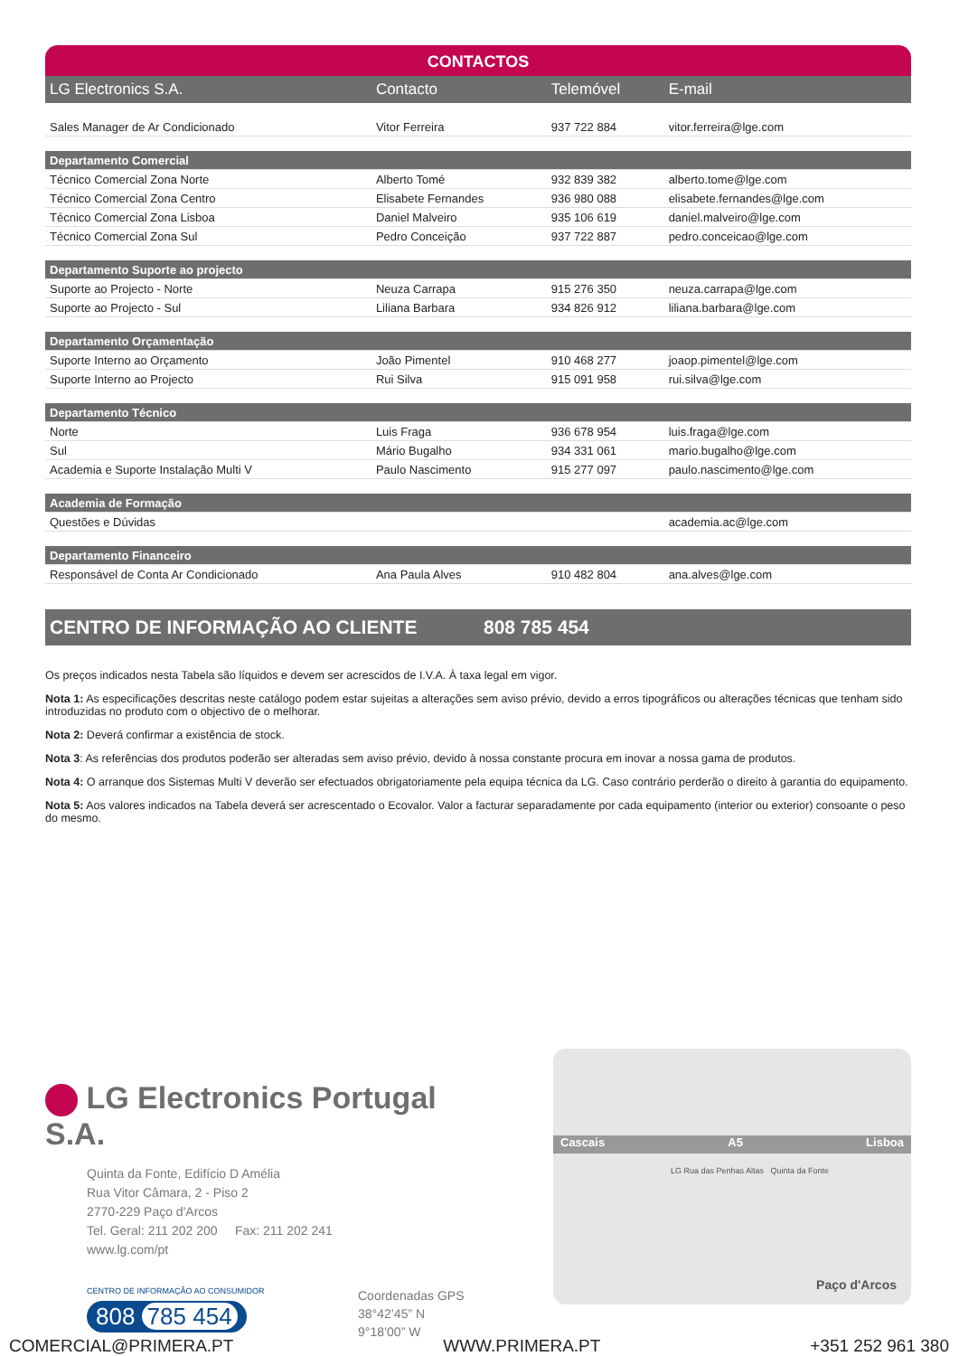CONTACTOS
| LG Electronics S.A. | Contacto | Telemóvel | E-mail |
| --- | --- | --- | --- |
| Sales Manager de Ar Condicionado | Vitor Ferreira | 937 722 884 | vitor.ferreira@lge.com |
| Departamento Comercial | | | |
| Técnico Comercial Zona Norte | Alberto Tomé | 932 839 382 | alberto.tome@lge.com |
| Técnico Comercial Zona Centro | Elisabete Fernandes | 936 980 088 | elisabete.fernandes@lge.com |
| Técnico Comercial Zona Lisboa | Daniel Malveiro | 935 106 619 | daniel.malveiro@lge.com |
| Técnico Comercial Zona Sul | Pedro Conceição | 937 722 887 | pedro.conceicao@lge.com |
| Departamento Suporte ao projecto | | | |
| Suporte ao Projecto - Norte | Neuza Carrapa | 915 276 350 | neuza.carrapa@lge.com |
| Suporte ao Projecto - Sul | Liliana Barbara | 934 826 912 | liliana.barbara@lge.com |
| Departamento Orçamentação | | | |
| Suporte Interno ao Orçamento | João Pimentel | 910 468 277 | joaop.pimentel@lge.com |
| Suporte Interno ao Projecto | Rui Silva | 915 091 958 | rui.silva@lge.com |
| Departamento Técnico | | | |
| Norte | Luis Fraga | 936 678 954 | luis.fraga@lge.com |
| Sul | Mário Bugalho | 934 331 061 | mario.bugalho@lge.com |
| Academia e Suporte Instalação Multi V | Paulo Nascimento | 915 277 097 | paulo.nascimento@lge.com |
| Academia de Formação | | | |
| Questões e Dúvidas | | | academia.ac@lge.com |
| Departamento Financeiro | | | |
| Responsável de Conta Ar Condicionado | Ana Paula Alves | 910 482 804 | ana.alves@lge.com |
CENTRO DE INFORMAÇÃO AO CLIENTE 808 785 454
Os preços indicados nesta Tabela são líquidos e devem ser acrescidos de I.V.A. À taxa legal em vigor.
Nota 1: As especificações descritas neste catálogo podem estar sujeitas a alterações sem aviso prévio, devido a erros tipográficos ou alterações técnicas que tenham sido introduzidas no produto com o objectivo de o melhorar.
Nota 2: Deverá confirmar a existência de stock.
Nota 3: As referências dos produtos poderão ser alteradas sem aviso prévio, devido à nossa constante procura em inovar a nossa gama de produtos.
Nota 4: O arranque dos Sistemas Multi V deverão ser efectuados obrigatoriamente pela equipa técnica da LG. Caso contrário perderão o direito à garantia do equipamento.
Nota 5: Aos valores indicados na Tabela deverá ser acrescentado o Ecovalor. Valor a facturar separadamente por cada equipamento (interior ou exterior) consoante o peso do mesmo.
LG Electronics Portugal S.A.
Quinta da Fonte, Edifício D Amélia
Rua Vitor Câmara, 2 - Piso 2
2770-229 Paço d'Arcos
Tel. Geral: 211 202 200 Fax: 211 202 241
www.lg.com/pt
CENTRO DE INFORMAÇÃO AO CONSUMIDOR
808 785 454
Coordenadas GPS
38°42’45” N
9°18’00” W
Cascais A5 Lisboa
LG Rua das Penhas Altas Quinta da Fonte
Paço d'Arcos
COMERCIAL@PRIMERA.PT WWW.PRIMERA.PT +351 252 961 380